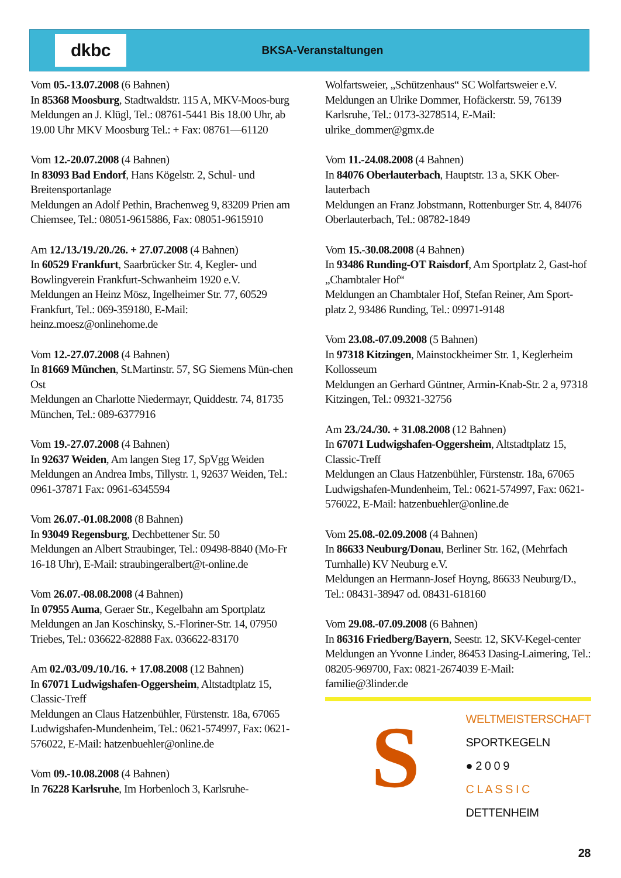dkbc
BKSA-Veranstaltungen
Vom 05.-13.07.2008 (6 Bahnen)
In 85368 Moosburg, Stadtwaldstr. 115 A, MKV-Moos-burg
Meldungen an J. Klügl, Tel.: 08761-5441 Bis 18.00 Uhr, ab 19.00 Uhr MKV Moosburg Tel.: + Fax: 08761—61120
Vom 12.-20.07.2008 (4 Bahnen)
In 83093 Bad Endorf, Hans Kögelstr. 2, Schul- und Breitensportanlage
Meldungen an Adolf Pethin, Brachenweg 9, 83209 Prien am Chiemsee, Tel.: 08051-9615886, Fax: 08051-9615910
Am 12./13./19./20./26. + 27.07.2008 (4 Bahnen)
In 60529 Frankfurt, Saarbrücker Str. 4, Kegler- und Bowlingverein Frankfurt-Schwanheim 1920 e.V.
Meldungen an Heinz Mösz, Ingelheimer Str. 77, 60529 Frankfurt, Tel.: 069-359180, E-Mail: heinz.moesz@onlinehome.de
Vom 12.-27.07.2008 (4 Bahnen)
In 81669 München, St.Martinstr. 57, SG Siemens Mün-chen Ost
Meldungen an Charlotte Niedermayr, Quiddestr. 74, 81735 München, Tel.: 089-6377916
Vom 19.-27.07.2008 (4 Bahnen)
In 92637 Weiden, Am langen Steg 17, SpVgg Weiden
Meldungen an Andrea Imbs, Tillystr. 1, 92637 Weiden, Tel.: 0961-37871 Fax: 0961-6345594
Vom 26.07.-01.08.2008 (8 Bahnen)
In 93049 Regensburg, Dechbettener Str. 50
Meldungen an Albert Straubinger, Tel.: 09498-8840 (Mo-Fr 16-18 Uhr), E-Mail: straubingeralbert@t-online.de
Vom 26.07.-08.08.2008 (4 Bahnen)
In 07955 Auma, Geraer Str., Kegelbahn am Sportplatz
Meldungen an Jan Koschinsky, S.-Floriner-Str. 14, 07950 Triebes, Tel.: 036622-82888 Fax. 036622-83170
Am 02./03./09./10./16. + 17.08.2008 (12 Bahnen)
In 67071 Ludwigshafen-Oggersheim, Altstadtplatz 15, Classic-Treff
Meldungen an Claus Hatzenbühler, Fürstenstr. 18a, 67065 Ludwigshafen-Mundenheim, Tel.: 0621-574997, Fax: 0621-576022, E-Mail: hatzenbuehler@online.de
Vom 09.-10.08.2008 (4 Bahnen)
In 76228 Karlsruhe, Im Horbenloch 3, Karlsruhe-
Wolfartsweier, „Schützenhaus“ SC Wolfartsweier e.V.
Meldungen an Ulrike Dommer, Hofäckerstr. 59, 76139 Karlsruhe, Tel.: 0173-3278514, E-Mail: ulrike_dommer@gmx.de
Vom 11.-24.08.2008 (4 Bahnen)
In 84076 Oberlauterbach, Hauptstr. 13 a, SKK Ober-lauterbach
Meldungen an Franz Jobstmann, Rottenburger Str. 4, 84076 Oberlauterbach, Tel.: 08782-1849
Vom 15.-30.08.2008 (4 Bahnen)
In 93486 Runding-OT Raisdorf, Am Sportplatz 2, Gast-hof „Chambtaler Hof“
Meldungen an Chambtaler Hof, Stefan Reiner, Am Sport-platz 2, 93486 Runding, Tel.: 09971-9148
Vom 23.08.-07.09.2008 (5 Bahnen)
In 97318 Kitzingen, Mainstockheimer Str. 1, Keglerheim Kollosseum
Meldungen an Gerhard Güntner, Armin-Knab-Str. 2 a, 97318 Kitzingen, Tel.: 09321-32756
Am 23./24./30. + 31.08.2008 (12 Bahnen)
In 67071 Ludwigshafen-Oggersheim, Altstadtplatz 15, Classic-Treff
Meldungen an Claus Hatzenbühler, Fürstenstr. 18a, 67065 Ludwigshafen-Mundenheim, Tel.: 0621-574997, Fax: 0621-576022, E-Mail: hatzenbuehler@online.de
Vom 25.08.-02.09.2008 (4 Bahnen)
In 86633 Neuburg/Donau, Berliner Str. 162, (Mehrfach Turnhalle) KV Neuburg e.V.
Meldungen an Hermann-Josef Hoyng, 86633 Neuburg/D., Tel.: 08431-38947 od. 08431-618160
Vom 29.08.-07.09.2008 (6 Bahnen)
In 86316 Friedberg/Bayern, Seestr. 12, SKV-Kegel-center
Meldungen an Yvonne Linder, 86453 Dasing-Laimering, Tel.: 08205-969700, Fax: 0821-2674039 E-Mail: familie@3linder.de
S
WELTMEISTERSCHAFT
SPORTKEGELN
● 2 0 0 9
C L A S S I C
DETTENHEIM
28